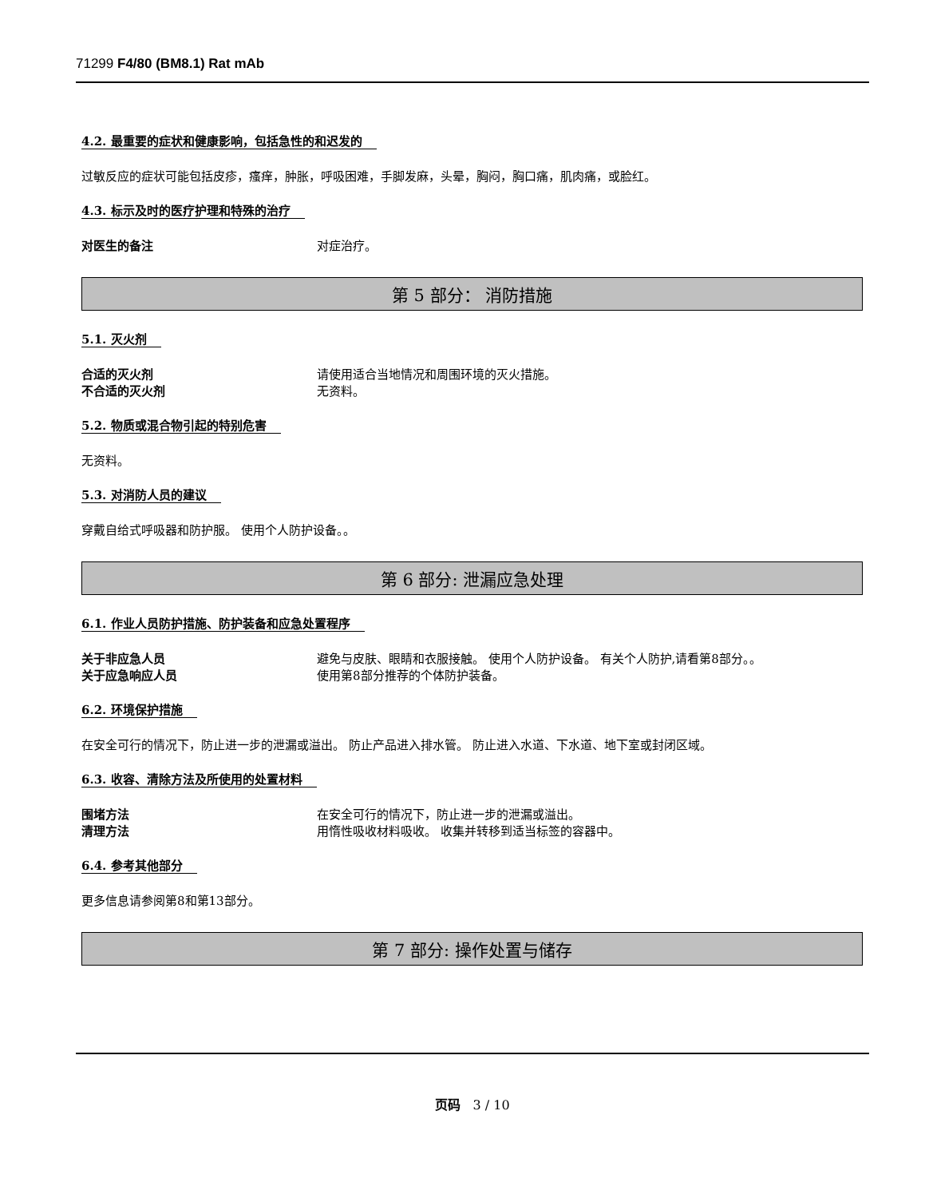71299 F4/80 (BM8.1) Rat mAb
4.2. 最重要的症状和健康影响，包括急性的和迟发的
过敏反应的症状可能包括皮疹，瘙痒，肿胀，呼吸困难，手脚发麻，头晕，胸闷，胸口痛，肌肉痛，或脸红。
4.3. 标示及时的医疗护理和特殊的治疗
对医生的备注 对症治疗。
第 5 部分： 消防措施
5.1. 灭火剂
合适的灭火剂 请使用适合当地情况和周围环境的灭火措施。
不合适的灭火剂 无资料。
5.2. 物质或混合物引起的特别危害
无资料。
5.3. 对消防人员的建议
穿戴自给式呼吸器和防护服。 使用个人防护设备。。
第 6 部分: 泄漏应急处理
6.1. 作业人员防护措施、防护装备和应急处置程序
关于非应急人员 避免与皮肤、眼睛和衣服接触。 使用个人防护设备。 有关个人防护,请看第8部分。。
关于应急响应人员 使用第8部分推荐的个体防护装备。
6.2. 环境保护措施
在安全可行的情况下，防止进一步的泄漏或溢出。 防止产品进入排水管。 防止进入水道、下水道、地下室或封闭区域。
6.3. 收容、清除方法及所使用的处置材料
围堵方法 在安全可行的情况下，防止进一步的泄漏或溢出。
清理方法 用惰性吸收材料吸收。 收集并转移到适当标签的容器中。
6.4. 参考其他部分
更多信息请参阅第8和第13部分。
第 7 部分: 操作处置与储存
页码 3 / 10